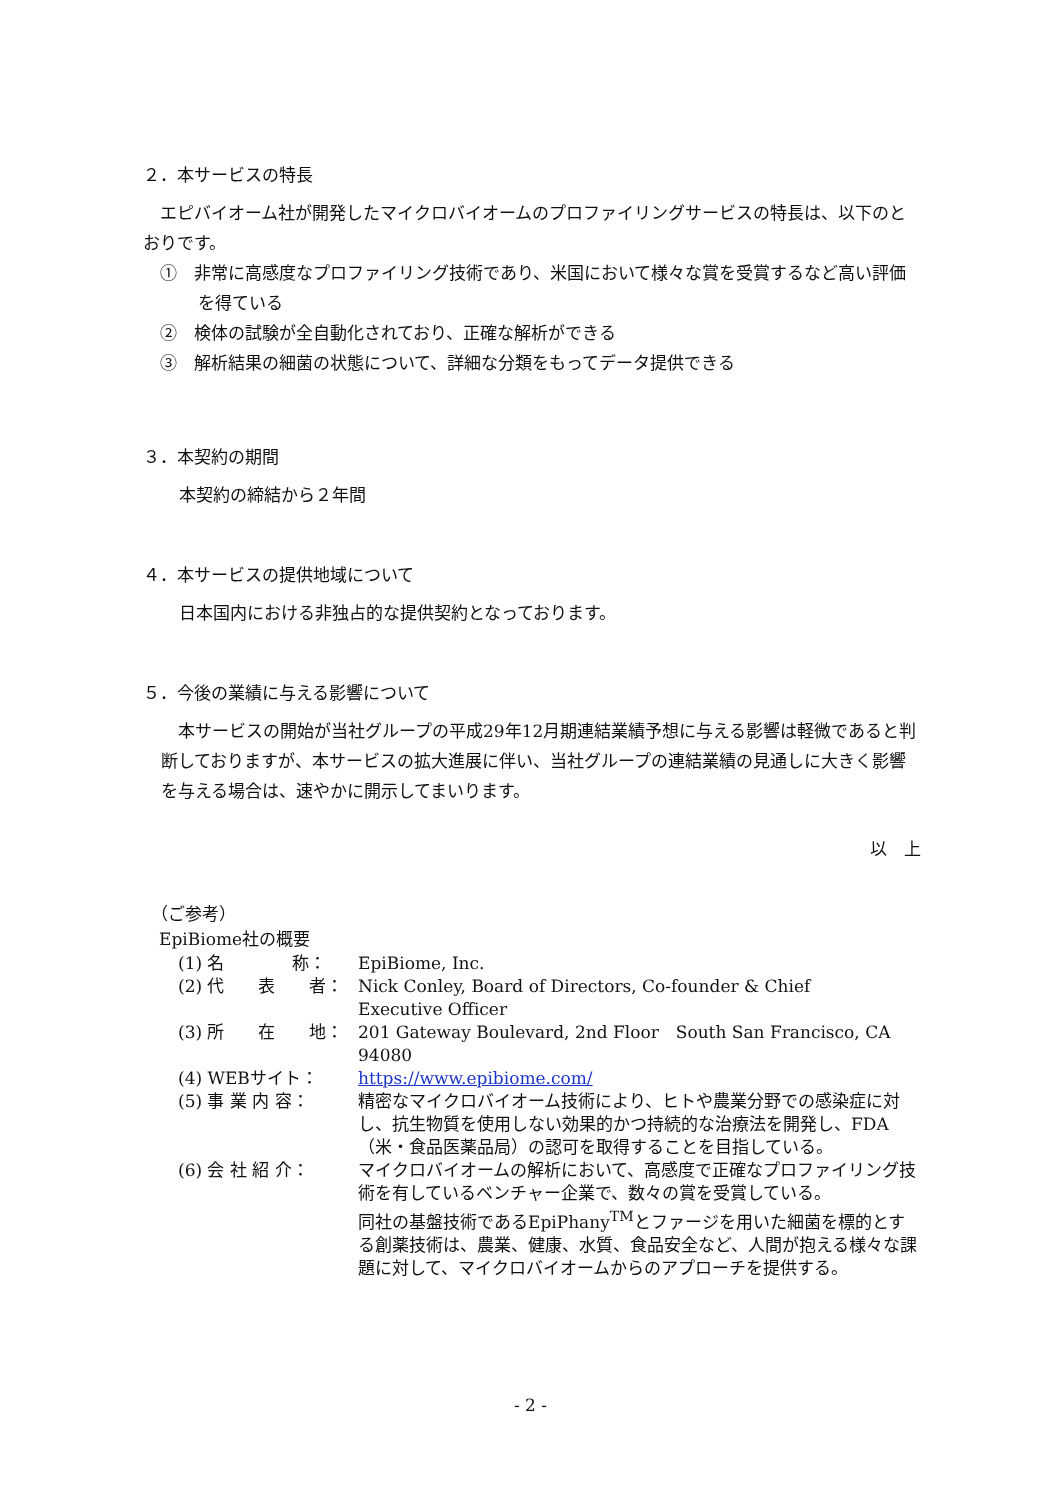２．本サービスの特長
　エピバイオーム社が開発したマイクロバイオームのプロファイリングサービスの特長は、以下のとおりです。
①　非常に高感度なプロファイリング技術であり、米国において様々な賞を受賞するなど高い評価を得ている
②　検体の試験が全自動化されており、正確な解析ができる
③　解析結果の細菌の状態について、詳細な分類をもってデータ提供できる
３．本契約の期間
本契約の締結から２年間
４．本サービスの提供地域について
日本国内における非独占的な提供契約となっております。
５．今後の業績に与える影響について
　本サービスの開始が当社グループの平成29年12月期連結業績予想に与える影響は軽微であると判断しておりますが、本サービスの拡大進展に伴い、当社グループの連結業績の見通しに大きく影響を与える場合は、速やかに開示してまいります。
以　上
（ご参考）
EpiBiome社の概要
| (1) 名 称： | EpiBiome, Inc. |
| (2) 代 表 者： | Nick Conley, Board of Directors, Co-founder & Chief Executive Officer |
| (3) 所 在 地： | 201 Gateway Boulevard, 2nd Floor South San Francisco, CA 94080 |
| (4) WEBサイト： | https://www.epibiome.com/ |
| (5) 事 業 内 容： | 精密なマイクロバイオーム技術により、ヒトや農業分野での感染症に対し、抗生物質を使用しない効果的かつ持続的な治療法を開発し、FDA（米・食品医薬品局）の認可を取得することを目指している。 |
| (6) 会 社 紹 介： | マイクロバイオームの解析において、高感度で正確なプロファイリング技術を有しているベンチャー企業で、数々の賞を受賞している。 同社の基盤技術であるEpiPhany<sup>TM</sup>とファージを用いた細菌を標的とする創薬技術は、農業、健康、水質、食品安全など、人間が抱える様々な課題に対して、マイクロバイオームからのアプローチを提供する。 |
- 2 -